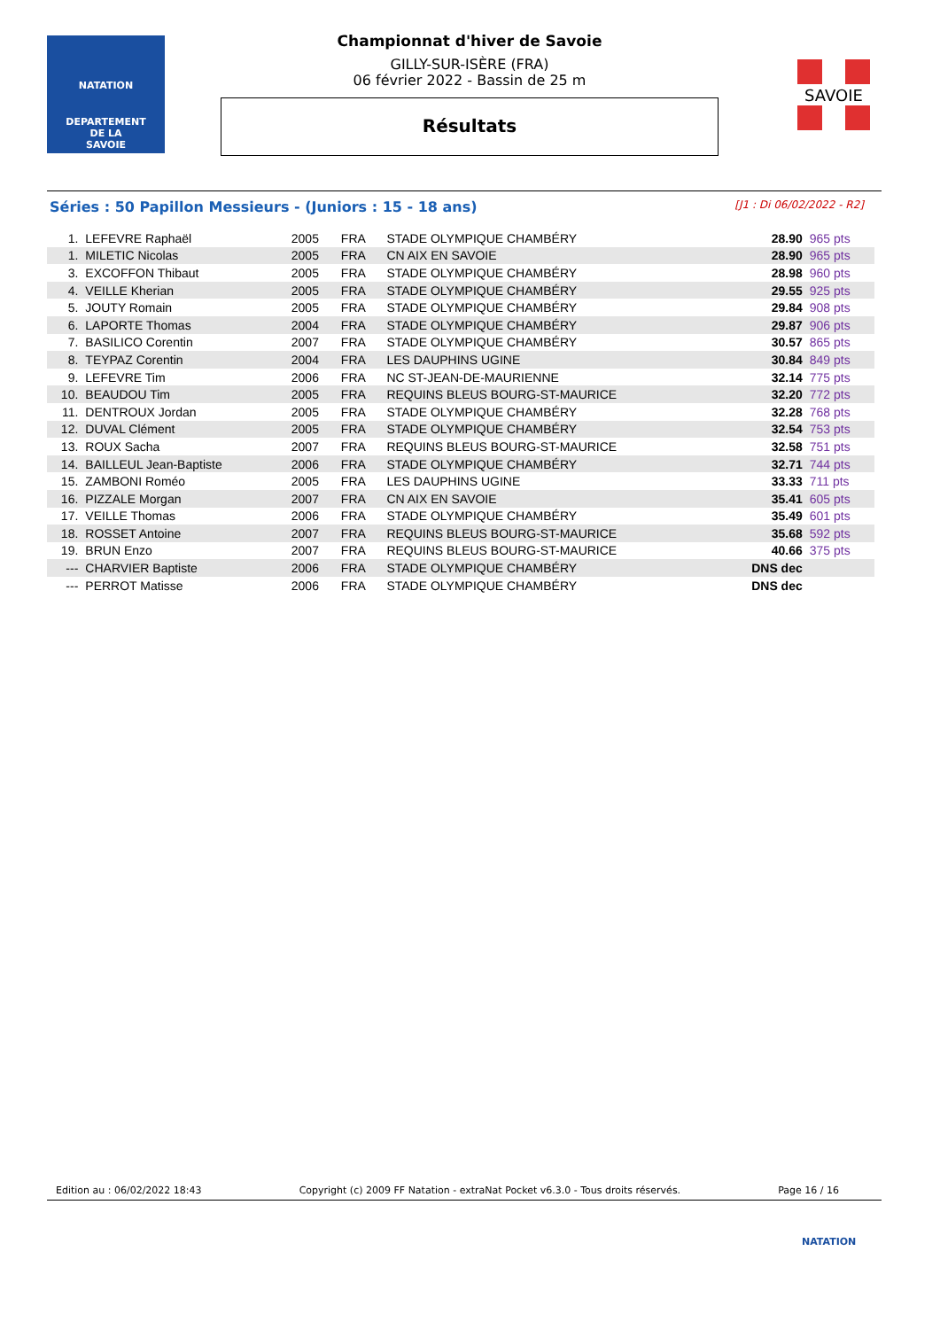NATATION
DEPARTEMENT
DE LA
SAVOIE
Championnat d'hiver de Savoie
GILLY-SUR-ISÈRE (FRA)
06 février 2022 - Bassin de 25 m
Résultats
SAVOIE
Séries : 50 Papillon Messieurs - (Juniors : 15 - 18 ans) [J1 : Di 06/02/2022 - R2]
| 1. | LEFEVRE Raphaël | 2005 | FRA | STADE OLYMPIQUE CHAMBÉRY | 28.90 | 965 pts |
| 1. | MILETIC Nicolas | 2005 | FRA | CN AIX EN SAVOIE | 28.90 | 965 pts |
| 3. | EXCOFFON Thibaut | 2005 | FRA | STADE OLYMPIQUE CHAMBÉRY | 28.98 | 960 pts |
| 4. | VEILLE Kherian | 2005 | FRA | STADE OLYMPIQUE CHAMBÉRY | 29.55 | 925 pts |
| 5. | JOUTY Romain | 2005 | FRA | STADE OLYMPIQUE CHAMBÉRY | 29.84 | 908 pts |
| 6. | LAPORTE Thomas | 2004 | FRA | STADE OLYMPIQUE CHAMBÉRY | 29.87 | 906 pts |
| 7. | BASILICO Corentin | 2007 | FRA | STADE OLYMPIQUE CHAMBÉRY | 30.57 | 865 pts |
| 8. | TEYPAZ Corentin | 2004 | FRA | LES DAUPHINS UGINE | 30.84 | 849 pts |
| 9. | LEFEVRE Tim | 2006 | FRA | NC ST-JEAN-DE-MAURIENNE | 32.14 | 775 pts |
| 10. | BEAUDOU Tim | 2005 | FRA | REQUINS BLEUS BOURG-ST-MAURICE | 32.20 | 772 pts |
| 11. | DENTROUX Jordan | 2005 | FRA | STADE OLYMPIQUE CHAMBÉRY | 32.28 | 768 pts |
| 12. | DUVAL Clément | 2005 | FRA | STADE OLYMPIQUE CHAMBÉRY | 32.54 | 753 pts |
| 13. | ROUX Sacha | 2007 | FRA | REQUINS BLEUS BOURG-ST-MAURICE | 32.58 | 751 pts |
| 14. | BAILLEUL Jean-Baptiste | 2006 | FRA | STADE OLYMPIQUE CHAMBÉRY | 32.71 | 744 pts |
| 15. | ZAMBONI Roméo | 2005 | FRA | LES DAUPHINS UGINE | 33.33 | 711 pts |
| 16. | PIZZALE Morgan | 2007 | FRA | CN AIX EN SAVOIE | 35.41 | 605 pts |
| 17. | VEILLE Thomas | 2006 | FRA | STADE OLYMPIQUE CHAMBÉRY | 35.49 | 601 pts |
| 18. | ROSSET Antoine | 2007 | FRA | REQUINS BLEUS BOURG-ST-MAURICE | 35.68 | 592 pts |
| 19. | BRUN Enzo | 2007 | FRA | REQUINS BLEUS BOURG-ST-MAURICE | 40.66 | 375 pts |
| --- | CHARVIER Baptiste | 2006 | FRA | STADE OLYMPIQUE CHAMBÉRY | DNS dec | |
| --- | PERROT Matisse | 2006 | FRA | STADE OLYMPIQUE CHAMBÉRY | DNS dec | |
Edition au : 06/02/2022 18:43 Copyright (c) 2009 FF Natation - extraNat Pocket v6.3.0 - Tous droits réservés. Page 16 / 16
NATATION